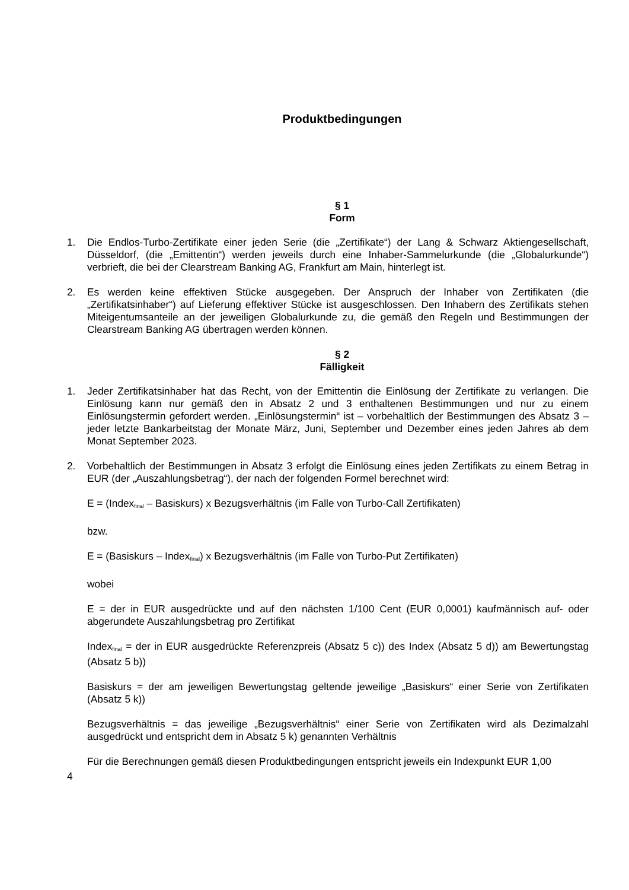Produktbedingungen
§ 1
Form
1. Die Endlos-Turbo-Zertifikate einer jeden Serie (die „Zertifikate“) der Lang & Schwarz Aktiengesellschaft, Düsseldorf, (die „Emittentin“) werden jeweils durch eine Inhaber-Sammelurkunde (die „Globalurkunde“) verbrieft, die bei der Clearstream Banking AG, Frankfurt am Main, hinterlegt ist.
2. Es werden keine effektiven Stücke ausgegeben. Der Anspruch der Inhaber von Zertifikaten (die „Zertifikatsinhaber“) auf Lieferung effektiver Stücke ist ausgeschlossen. Den Inhabern des Zertifikats stehen Miteigentumsanteile an der jeweiligen Globalurkunde zu, die gemäß den Regeln und Bestimmungen der Clearstream Banking AG übertragen werden können.
§ 2
Fälligkeit
1. Jeder Zertifikatsinhaber hat das Recht, von der Emittentin die Einlösung der Zertifikate zu verlangen. Die Einlösung kann nur gemäß den in Absatz 2 und 3 enthaltenen Bestimmungen und nur zu einem Einlösungstermin gefordert werden. „Einlösungstermin“ ist – vorbehaltlich der Bestimmungen des Absatz 3 – jeder letzte Bankarbeitstag der Monate März, Juni, September und Dezember eines jeden Jahres ab dem Monat September 2023.
2. Vorbehaltlich der Bestimmungen in Absatz 3 erfolgt die Einlösung eines jeden Zertifikats zu einem Betrag in EUR (der „Auszahlungsbetrag“), der nach der folgenden Formel berechnet wird:
E = (Index<sub>final</sub> – Basiskurs) x Bezugsverhältnis (im Falle von Turbo-Call Zertifikaten)
bzw.
E = (Basiskurs – Index<sub>final</sub>) x Bezugsverhältnis (im Falle von Turbo-Put Zertifikaten)
wobei
E = der in EUR ausgedrückte und auf den nächsten 1/100 Cent (EUR 0,0001) kaufmännisch auf- oder abgerundete Auszahlungsbetrag pro Zertifikat
Index<sub>final</sub> = der in EUR ausgedrückte Referenzpreis (Absatz 5 c)) des Index (Absatz 5 d)) am Bewertungstag (Absatz 5 b))
Basiskurs = der am jeweiligen Bewertungstag geltende jeweilige „Basiskurs“ einer Serie von Zertifikaten (Absatz 5 k))
Bezugsverhältnis = das jeweilige „Bezugsverhältnis“ einer Serie von Zertifikaten wird als Dezimalzahl ausgedrückt und entspricht dem in Absatz 5 k) genannten Verhältnis
Für die Berechnungen gemäß diesen Produktbedingungen entspricht jeweils ein Indexpunkt EUR 1,00
4